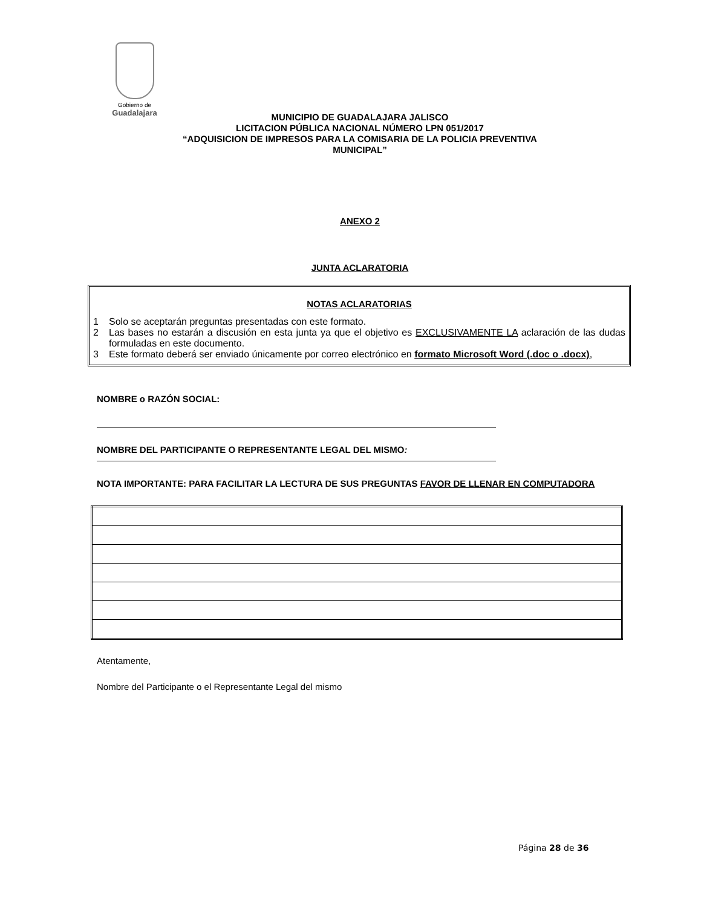Gobierno de
Guadalajara
MUNICIPIO DE GUADALAJARA JALISCO
LICITACION PÚBLICA NACIONAL NÚMERO LPN 051/2017
“ADQUISICION DE IMPRESOS PARA LA COMISARIA DE LA POLICIA PREVENTIVA
MUNICIPAL”
ANEXO 2
JUNTA ACLARATORIA
NOTAS ACLARATORIAS
1 Solo se aceptarán preguntas presentadas con este formato.
2 Las bases no estarán a discusión en esta junta ya que el objetivo es EXCLUSIVAMENTE LA aclaración de las dudas formuladas en este documento.
3 Este formato deberá ser enviado únicamente por correo electrónico en formato Microsoft Word (.doc o .docx),
NOMBRE o RAZÓN SOCIAL:
NOMBRE DEL PARTICIPANTE O REPRESENTANTE LEGAL DEL MISMO:
NOTA IMPORTANTE: PARA FACILITAR LA LECTURA DE SUS PREGUNTAS FAVOR DE LLENAR EN COMPUTADORA
Atentamente,
Nombre del Participante o el Representante Legal del mismo
Página 28 de 36